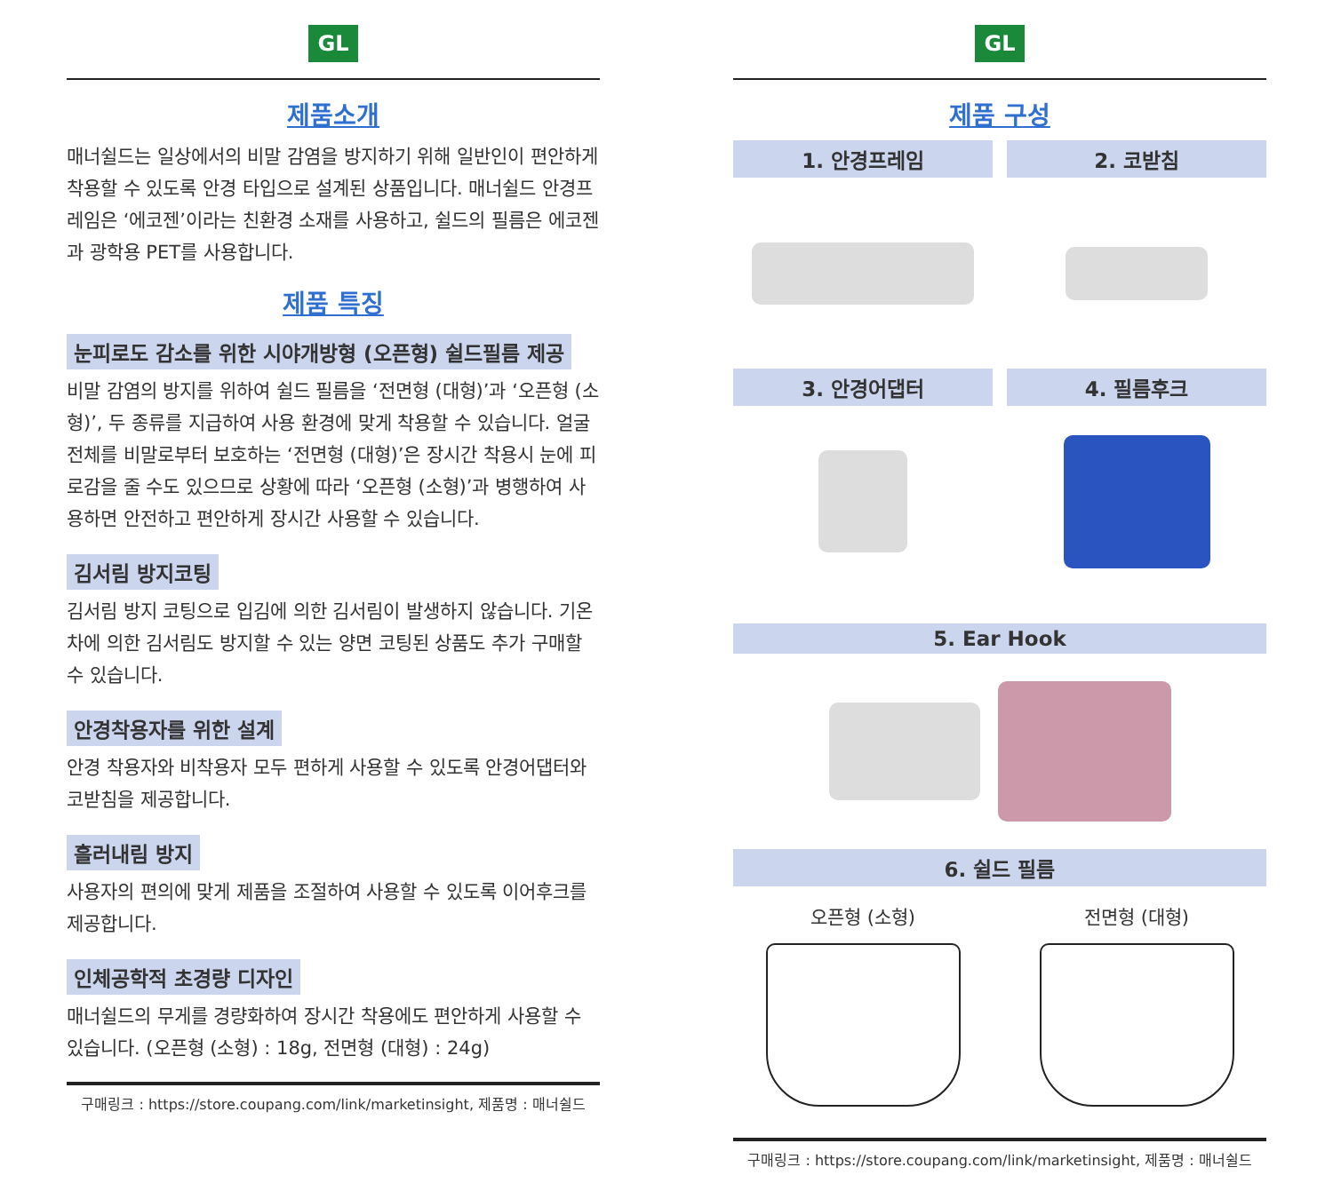GL
제품소개
매너쉴드는 일상에서의 비말 감염을 방지하기 위해 일반인이 편안하게 착용할 수 있도록 안경 타입으로 설계된 상품입니다. 매너쉴드 안경프레임은 ‘에코젠’이라는 친환경 소재를 사용하고, 쉴드의 필름은 에코젠과 광학용 PET를 사용합니다.
제품 특징
눈피로도 감소를 위한 시야개방형 (오픈형) 쉴드필름 제공
비말 감염의 방지를 위하여 쉴드 필름을 ‘전면형 (대형)’과 ‘오픈형 (소형)’, 두 종류를 지급하여 사용 환경에 맞게 착용할 수 있습니다. 얼굴 전체를 비말로부터 보호하는 ‘전면형 (대형)’은 장시간 착용시 눈에 피로감을 줄 수도 있으므로 상황에 따라 ‘오픈형 (소형)’과 병행하여 사용하면 안전하고 편안하게 장시간 사용할 수 있습니다.
김서림 방지코팅
김서림 방지 코팅으로 입김에 의한 김서림이 발생하지 않습니다. 기온차에 의한 김서림도 방지할 수 있는 양면 코팅된 상품도 추가 구매할 수 있습니다.
안경착용자를 위한 설계
안경 착용자와 비착용자 모두 편하게 사용할 수 있도록 안경어댑터와 코받침을 제공합니다.
흘러내림 방지
사용자의 편의에 맞게 제품을 조절하여 사용할 수 있도록 이어후크를 제공합니다.
인체공학적 초경량 디자인
매너쉴드의 무게를 경량화하여 장시간 착용에도 편안하게 사용할 수 있습니다. (오픈형 (소형) : 18g, 전면형 (대형) : 24g)
구매링크 : https://store.coupang.com/link/marketinsight, 제품명 : 매너쉴드
GL
제품 구성
1. 안경프레임
2. 코받침
3. 안경어댑터
4. 필름후크
5. Ear Hook
6. 쉴드 필름
오픈형 (소형)
전면형 (대형)
구매링크 : https://store.coupang.com/link/marketinsight, 제품명 : 매너쉴드